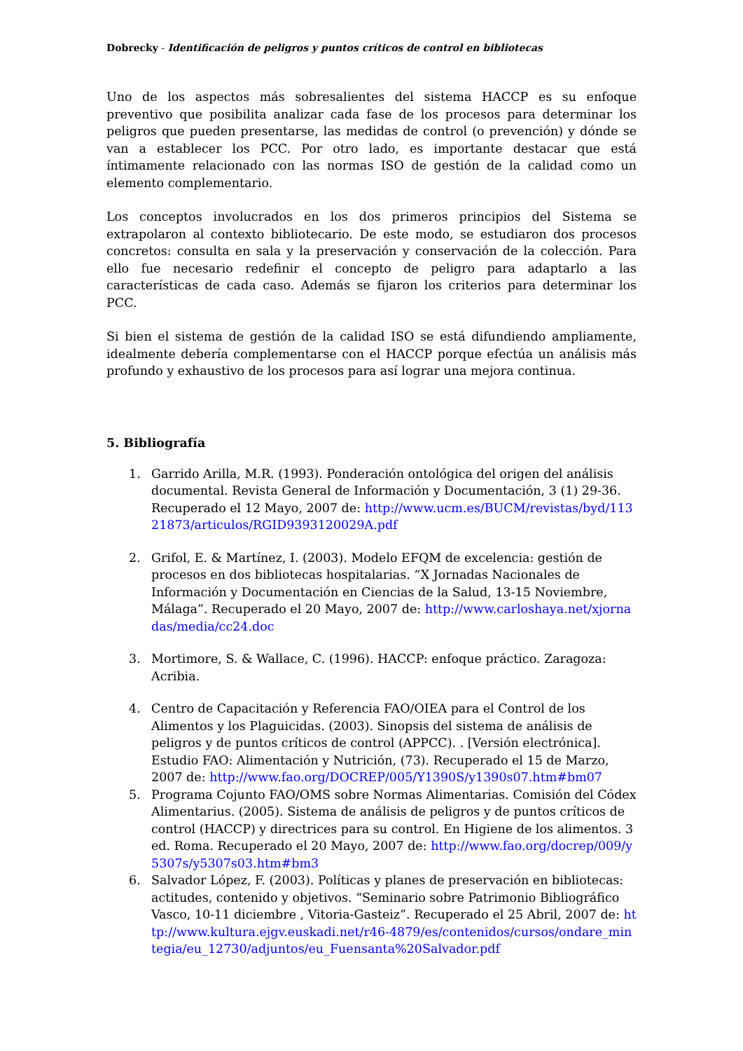Dobrecky - Identificación de peligros y puntos críticos de control en bibliotecas
Uno de los aspectos más sobresalientes del sistema HACCP es su enfoque preventivo que posibilita analizar cada fase de los procesos para determinar los peligros que pueden presentarse, las medidas de control (o prevención) y dónde se van a establecer los PCC. Por otro lado, es importante destacar que está íntimamente relacionado con las normas ISO de gestión de la calidad como un elemento complementario.
Los conceptos involucrados en los dos primeros principios del Sistema se extrapolaron al contexto bibliotecario. De este modo, se estudiaron dos procesos concretos: consulta en sala y la preservación y conservación de la colección. Para ello fue necesario redefinir el concepto de peligro para adaptarlo a las características de cada caso. Además se fijaron los criterios para determinar los PCC.
Si bien el sistema de gestión de la calidad ISO se está difundiendo ampliamente, idealmente debería complementarse con el HACCP porque efectúa un análisis más profundo y exhaustivo de los procesos para así lograr una mejora continua.
5. Bibliografía
1. Garrido Arilla, M.R. (1993). Ponderación ontológica del origen del análisis documental. Revista General de Información y Documentación, 3 (1) 29-36. Recuperado el 12 Mayo, 2007 de: http://www.ucm.es/BUCM/revistas/byd/11321873/articulos/RGID9393120029A.pdf
2. Grifol, E. & Martínez, I. (2003). Modelo EFQM de excelencia: gestión de procesos en dos bibliotecas hospitalarias. “X Jornadas Nacionales de Información y Documentación en Ciencias de la Salud, 13-15 Noviembre, Málaga”. Recuperado el 20 Mayo, 2007 de: http://www.carloshaya.net/xjornadas/media/cc24.doc
3. Mortimore, S. & Wallace, C. (1996). HACCP: enfoque práctico. Zaragoza: Acribia.
4. Centro de Capacitación y Referencia FAO/OIEA para el Control de los Alimentos y los Plaguicidas. (2003). Sinopsis del sistema de análisis de peligros y de puntos críticos de control (APPCC). . [Versión electrónica]. Estudio FAO: Alimentación y Nutrición, (73). Recuperado el 15 de Marzo, 2007 de: http://www.fao.org/DOCREP/005/Y1390S/y1390s07.htm#bm07
5. Programa Cojunto FAO/OMS sobre Normas Alimentarias. Comisión del Códex Alimentarius. (2005). Sistema de análisis de peligros y de puntos críticos de control (HACCP) y directrices para su control. En Higiene de los alimentos. 3 ed. Roma. Recuperado el 20 Mayo, 2007 de: http://www.fao.org/docrep/009/y5307s/y5307s03.htm#bm3
6. Salvador López, F. (2003). Políticas y planes de preservación en bibliotecas: actitudes, contenido y objetivos. “Seminario sobre Patrimonio Bibliográfico Vasco, 10-11 diciembre , Vitoria-Gasteiz”. Recuperado el 25 Abril, 2007 de: http://www.kultura.ejgv.euskadi.net/r46-4879/es/contenidos/cursos/ondare_mintegia/eu_12730/adjuntos/eu_Fuensanta%20Salvador.pdf